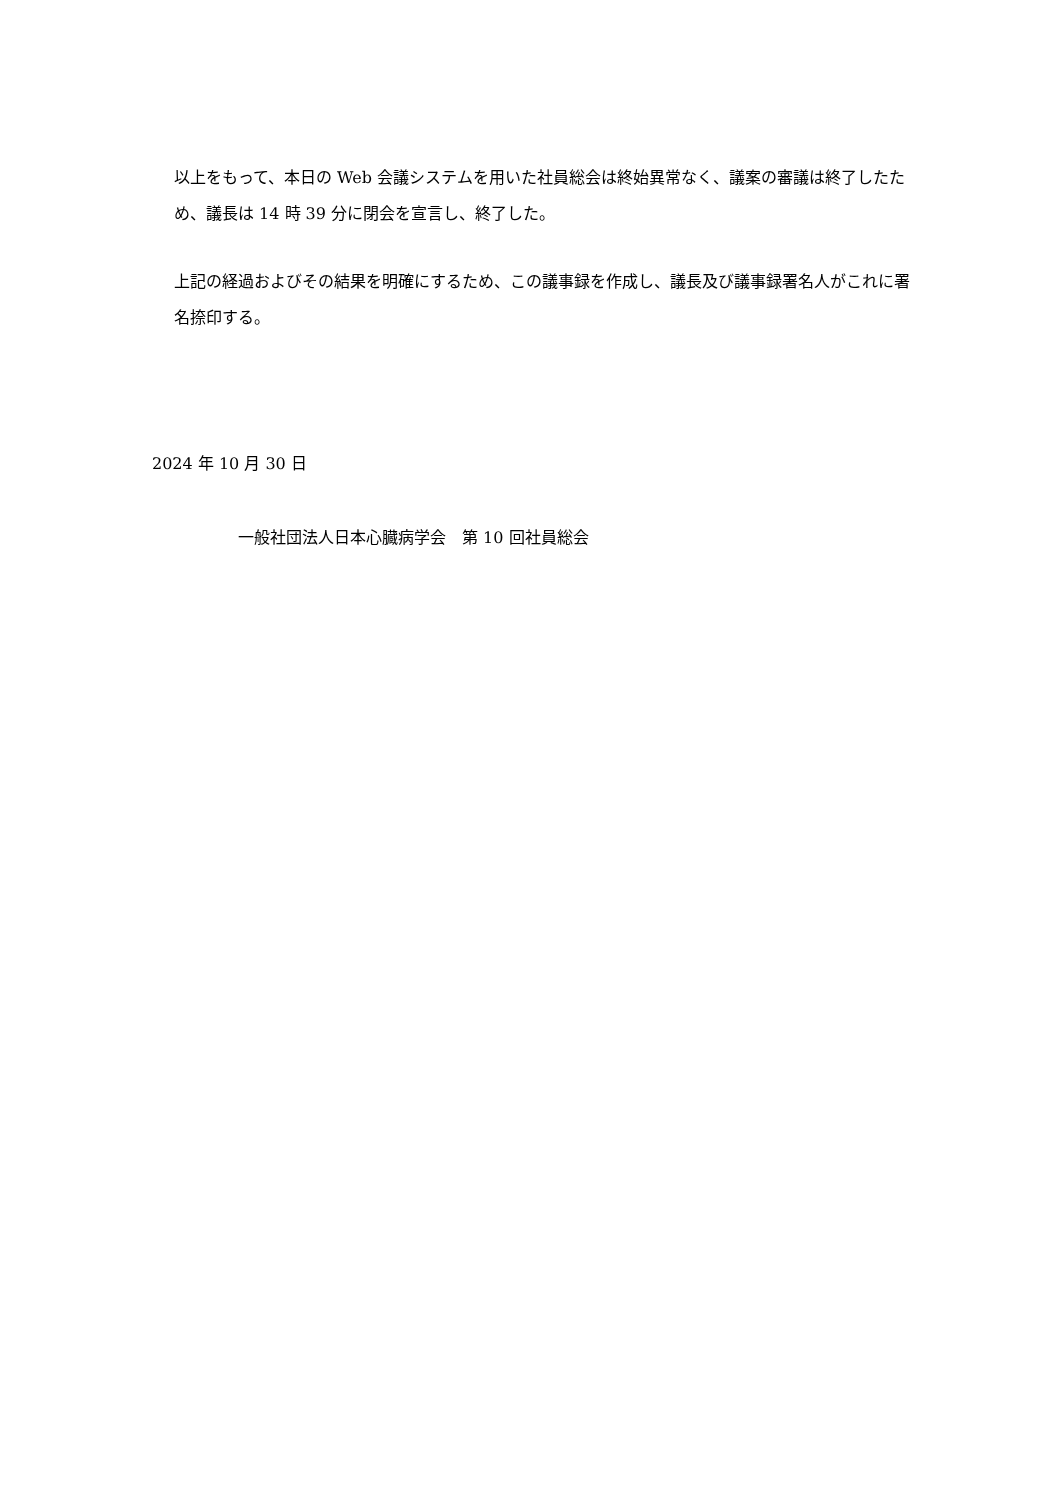以上をもって、本日の Web 会議システムを用いた社員総会は終始異常なく、議案の審議は終了したため、議長は 14 時 39 分に閉会を宣言し、終了した。
上記の経過およびその結果を明確にするため、この議事録を作成し、議長及び議事録署名人がこれに署名捺印する。
2024 年 10 月 30 日
一般社団法人日本心臓病学会　第 10 回社員総会